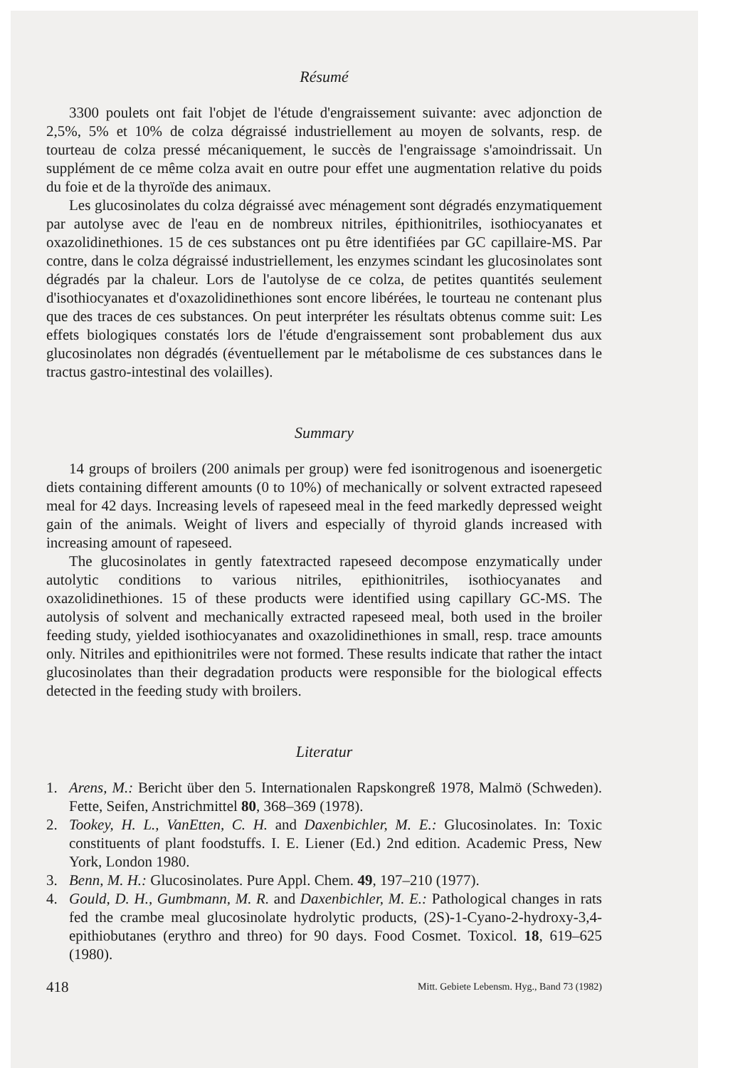Résumé
3300 poulets ont fait l'objet de l'étude d'engraissement suivante: avec adjonction de 2,5%, 5% et 10% de colza dégraissé industriellement au moyen de solvants, resp. de tourteau de colza pressé mécaniquement, le succès de l'engraissage s'amoindrissait. Un supplément de ce même colza avait en outre pour effet une augmentation relative du poids du foie et de la thyroïde des animaux.
Les glucosinolates du colza dégraissé avec ménagement sont dégradés enzymatiquement par autolyse avec de l'eau en de nombreux nitriles, épithionitriles, isothiocyanates et oxazolidinethiones. 15 de ces substances ont pu être identifiées par GC capillaire-MS. Par contre, dans le colza dégraissé industriellement, les enzymes scindant les glucosinolates sont dégradés par la chaleur. Lors de l'autolyse de ce colza, de petites quantités seulement d'isothiocyanates et d'oxazolidinethiones sont encore libérées, le tourteau ne contenant plus que des traces de ces substances. On peut interpréter les résultats obtenus comme suit: Les effets biologiques constatés lors de l'étude d'engraissement sont probablement dus aux glucosinolates non dégradés (éventuellement par le métabolisme de ces substances dans le tractus gastro-intestinal des volailles).
Summary
14 groups of broilers (200 animals per group) were fed isonitrogenous and isoenergetic diets containing different amounts (0 to 10%) of mechanically or solvent extracted rapeseed meal for 42 days. Increasing levels of rapeseed meal in the feed markedly depressed weight gain of the animals. Weight of livers and especially of thyroid glands increased with increasing amount of rapeseed.
The glucosinolates in gently fatextracted rapeseed decompose enzymatically under autolytic conditions to various nitriles, epithionitriles, isothiocyanates and oxazolidinethiones. 15 of these products were identified using capillary GC-MS. The autolysis of solvent and mechanically extracted rapeseed meal, both used in the broiler feeding study, yielded isothiocyanates and oxazolidinethiones in small, resp. trace amounts only. Nitriles and epithionitriles were not formed. These results indicate that rather the intact glucosinolates than their degradation products were responsible for the biological effects detected in the feeding study with broilers.
Literatur
1. Arens, M.: Bericht über den 5. Internationalen Rapskongreß 1978, Malmö (Schweden). Fette, Seifen, Anstrichmittel 80, 368–369 (1978).
2. Tookey, H. L., VanEtten, C. H. and Daxenbichler, M. E.: Glucosinolates. In: Toxic constituents of plant foodstuffs. I. E. Liener (Ed.) 2nd edition. Academic Press, New York, London 1980.
3. Benn, M. H.: Glucosinolates. Pure Appl. Chem. 49, 197–210 (1977).
4. Gould, D. H., Gumbmann, M. R. and Daxenbichler, M. E.: Pathological changes in rats fed the crambe meal glucosinolate hydrolytic products, (2S)-1-Cyano-2-hydroxy-3,4-epithiobutanes (erythro and threo) for 90 days. Food Cosmet. Toxicol. 18, 619–625 (1980).
418 Mitt. Gebiete Lebensm. Hyg., Band 73 (1982)